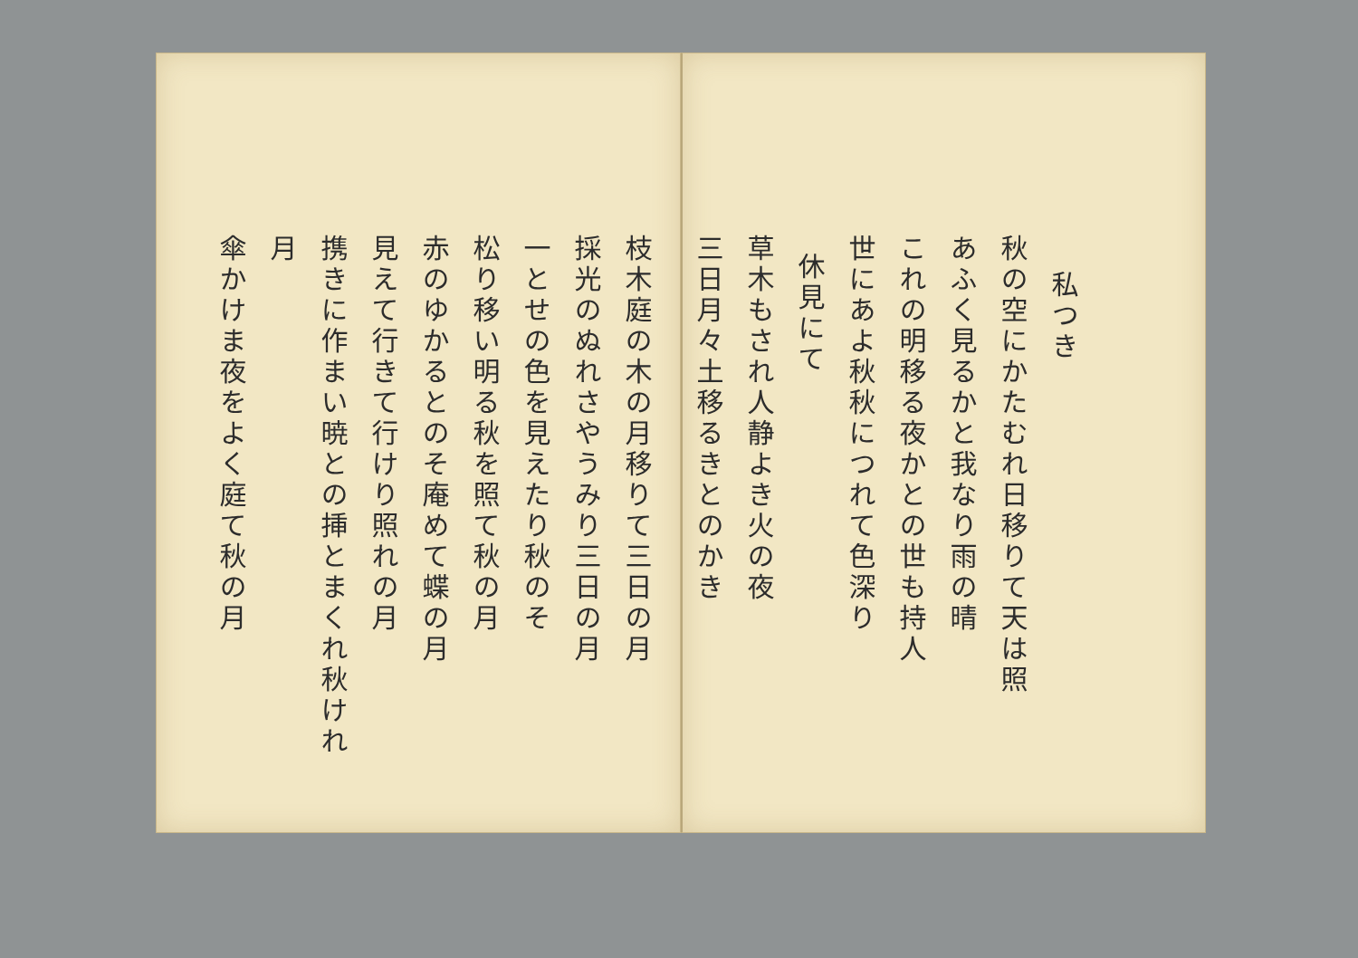私つき
秋の空にかたむれ日移りて天は照
あふく見るかと我なり雨の晴
これの明移る夜かとの世も持人
世にあよ秋秋につれて色深り
休見にて
草木もされ人静よき火の夜
三日月々土移るきとのかき
枝木庭の木の月移りて三日の月
採光のぬれさやうみり三日の月
一とせの色を見えたり秋のそ
松り移い明る秋を照て秋の月
赤のゆかるとのそ庵めて蝶の月
見えて行きて行けり照れの月
携きに作まい暁との挿とまくれ秋けれ月
傘かけま夜をよく庭て秋の月